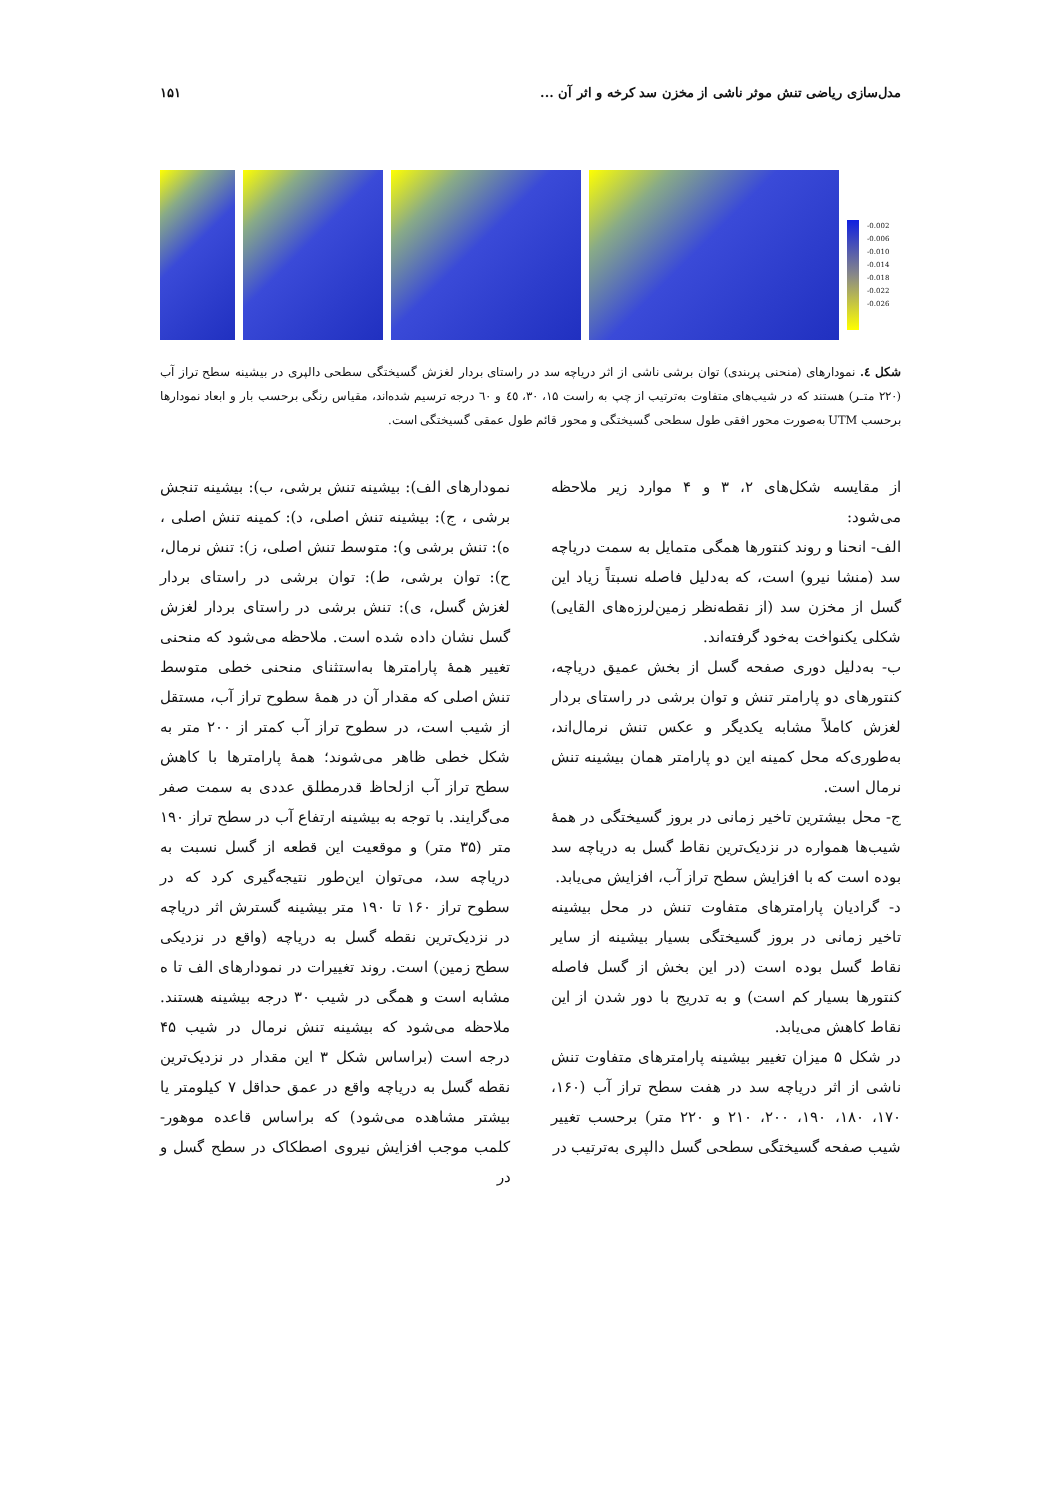مدل‌سازی ریاضی تنش موثر ناشی از مخزن سد کرخه و اثر آن ... ۱۵۱
-0.002
-0.006
-0.010
-0.014
-0.018
-0.022
-0.026
شکل ٤. نمودارهای (منحنی پربندی) توان برشی ناشی از اثر دریاچه سد در راستای بردار لغزش گسیختگی سطحی دالپری در بیشینه سطح تراز آب (۲۲۰ متـر) هستند که در شیب‌های متفاوت به‌ترتیب از چپ به راست ۱۵، ۳۰، ٤٥ و ٦۰ درجه ترسیم شده‌اند، مقیاس رنگی برحسب بار و ابعاد نمودارها برحسب UTM به‌صورت محور افقی طول سطحی گسیختگی و محور قائم طول عمقی گسیختگی است.
از مقایسه شکل‌های ۲، ۳ و ۴ موارد زیر ملاحظه می‌شود:
الف- انحنا و روند کنتورها همگی متمایل به سمت دریاچه سد (منشا نیرو) است، که به‌دلیل فاصله نسبتاً زیاد این گسل از مخزن سد (از نقطه‌نظر زمین‌لرزه‌های القایی) شکلی یکنواخت به‌خود گرفته‌اند.
ب- به‌دلیل دوری صفحه گسل از بخش عمیق دریاچه، کنتورهای دو پارامتر تنش و توان برشی در راستای بردار لغزش کاملاً مشابه یکدیگر و عکس تنش نرمال‌اند، به‌طوری‌که محل کمینه این دو پارامتر همان بیشینه تنش نرمال است.
ج- محل بیشترین تاخیر زمانی در بروز گسیختگی در همهٔ شیب‌ها همواره در نزدیک‌ترین نقاط گسل به دریاچه سد بوده است که با افزایش سطح تراز آب، افزایش می‌یابد.
د- گرادیان پارامترهای متفاوت تنش در محل بیشینه تاخیر زمانی در بروز گسیختگی بسیار بیشینه از سایر نقاط گسل بوده است (در این بخش از گسل فاصله کنتورها بسیار کم است) و به تدریج با دور شدن از این نقاط کاهش می‌یابد.
در شکل ۵ میزان تغییر بیشینه پارامترهای متفاوت تنش ناشی از اثر دریاچه سد در هفت سطح تراز آب (۱۶۰، ۱۷۰، ۱۸۰، ۱۹۰، ۲۰۰، ۲۱۰ و ۲۲۰ متر) برحسب تغییر شیب صفحه گسیختگی سطحی گسل دالپری به‌ترتیب در
نمودارهای الف): بیشینه تنش برشی، ب): بیشینه تنجش برشی ، ج): بیشینه تنش اصلی، د): کمینه تنش اصلی ، ه): تنش برشی و): متوسط تنش اصلی، ز): تنش نرمال، ح): توان برشی، ط): توان برشی در راستای بردار لغزش گسل، ی): تنش برشی در راستای بردار لغزش گسل نشان داده شده است. ملاحظه می‌شود که منحنی تغییر همهٔ پارامترها به‌استثنای منحنی خطی متوسط تنش اصلی که مقدار آن در همهٔ سطوح تراز آب، مستقل از شیب است، در سطوح تراز آب کمتر از ۲۰۰ متر به شکل خطی ظاهر می‌شوند؛ همهٔ پارامترها با کاهش سطح تراز آب ازلحاظ قدرمطلق عددی به سمت صفر می‌گرایند. با توجه به بیشینه ارتفاع آب در سطح تراز ۱۹۰ متر (۳۵ متر) و موقعیت این قطعه از گسل نسبت به دریاچه سد، می‌توان این‌طور نتیجه‌گیری کرد که در سطوح تراز ۱۶۰ تا ۱۹۰ متر بیشینه گسترش اثر دریاچه در نزدیک‌ترین نقطه گسل به دریاچه (واقع در نزدیکی سطح زمین) است. روند تغییرات در نمودارهای الف تا ه مشابه است و همگی در شیب ۳۰ درجه بیشینه هستند. ملاحظه می‌شود که بیشینه تنش نرمال در شیب ۴۵ درجه است (براساس شکل ۳ این مقدار در نزدیک‌ترین نقطه گسل به دریاچه واقع در عمق حداقل ۷ کیلومتر یا بیشتر مشاهده می‌شود) که براساس قاعده موهور-کلمب موجب افزایش نیروی اصطکاک در سطح گسل و در